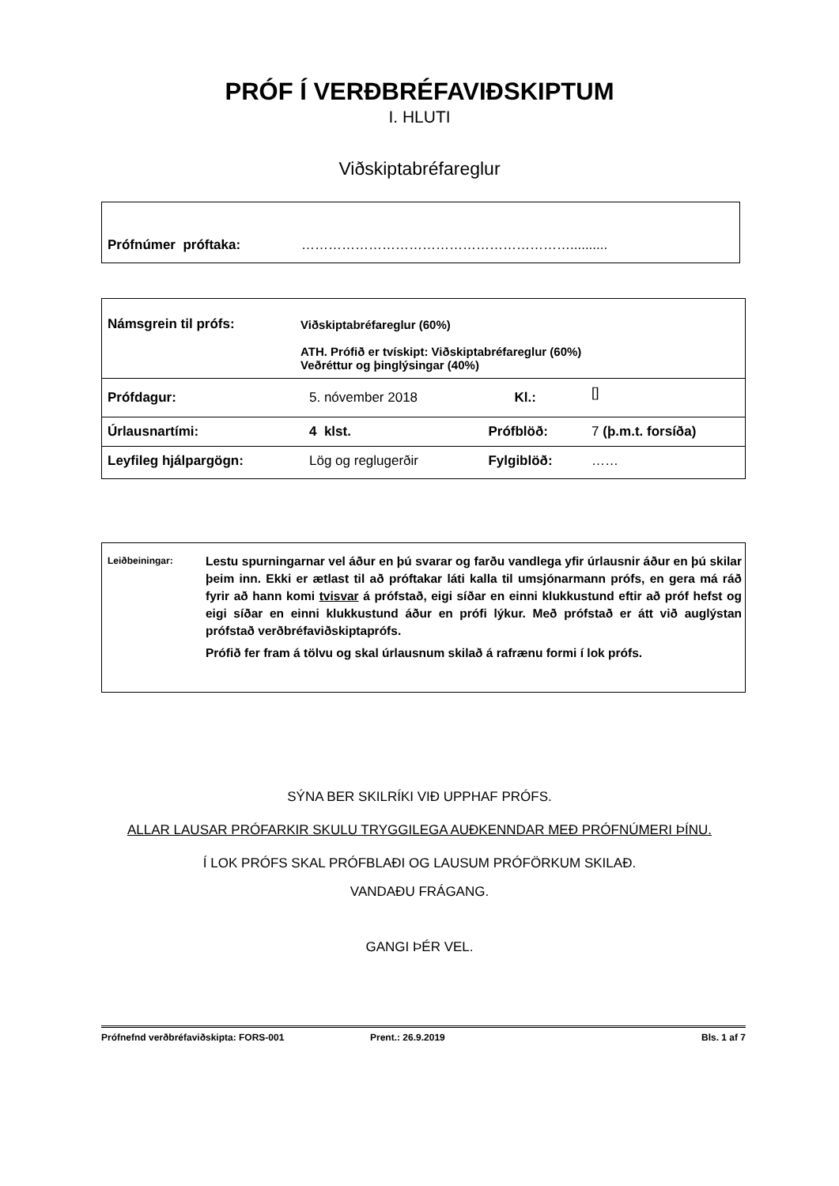PRÓF Í VERÐBRÉFAVIÐSKIPTUM
I. HLUTI
Viðskiptabréfareglur
Prófnúmer próftaka: ……………………………………………………..........
| Námsgrein til prófs: | Viðskiptabréfareglur (60%) ATH. Prófið er tvískipt: Viðskiptabréfareglur (60%) Veðréttur og þinglýsingar (40%) | | |
| Prófdagur: | 5. nóvember 2018 | Kl.: | [] |
| Úrlausnartími: | 4 klst. | Prófblöð: | 7 (þ.m.t. forsíða) |
| Leyfileg hjálpargögn: | Lög og reglugerðir | Fylgiblöð: | …… |
Leiðbeiningar:
Lestu spurningarnar vel áður en þú svarar og farðu vandlega yfir úrlausnir áður en þú skilar þeim inn. Ekki er ætlast til að próftakar láti kalla til umsjónarmann prófs, en gera má ráð fyrir að hann komi tvisvar á prófstað, eigi síðar en einni klukkustund eftir að próf hefst og eigi síðar en einni klukkustund áður en prófi lýkur. Með prófstað er átt við auglýstan prófstað verðbréfaviðskiptaprófs.
Prófið fer fram á tölvu og skal úrlausnum skilað á rafrænu formi í lok prófs.
SÝNA BER SKILRÍKI VIÐ UPPHAF PRÓFS.
ALLAR LAUSAR PRÓFARKIR SKULU TRYGGILEGA AUÐKENNDAR MEÐ PRÓFNÚMERI ÞÍNU.
Í LOK PRÓFS SKAL PRÓFBLAÐI OG LAUSUM PRÓFÖRKUM SKILAÐ.
VANDAÐU FRÁGANG.
GANGI ÞÉR VEL.
Prófnefnd verðbréfaviðskipta: FORS-001 Prent.: 26.9.2019 Bls. 1 af 7